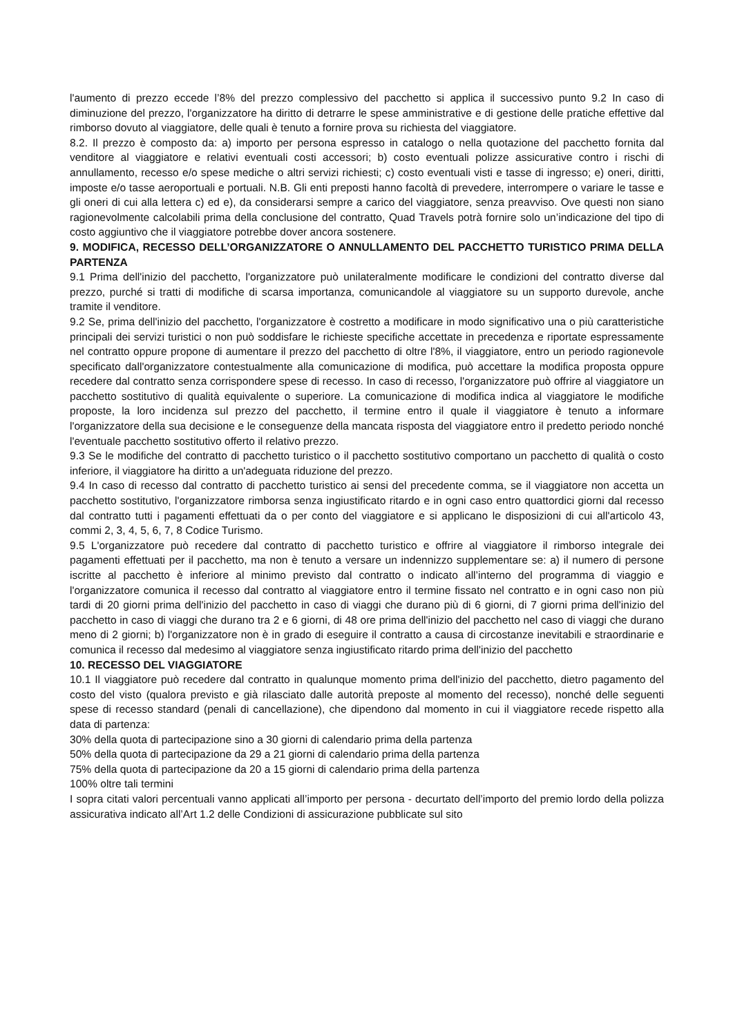l'aumento di prezzo eccede l’8% del prezzo complessivo del pacchetto si applica il successivo punto 9.2 In caso di diminuzione del prezzo, l'organizzatore ha diritto di detrarre le spese amministrative e di gestione delle pratiche effettive dal rimborso dovuto al viaggiatore, delle quali è tenuto a fornire prova su richiesta del viaggiatore.
8.2. Il prezzo è composto da: a) importo per persona espresso in catalogo o nella quotazione del pacchetto fornita dal venditore al viaggiatore e relativi eventuali costi accessori; b) costo eventuali polizze assicurative contro i rischi di annullamento, recesso e/o spese mediche o altri servizi richiesti; c) costo eventuali visti e tasse di ingresso; e) oneri, diritti, imposte e/o tasse aeroportuali e portuali. N.B. Gli enti preposti hanno facoltà di prevedere, interrompere o variare le tasse e gli oneri di cui alla lettera c) ed e), da considerarsi sempre a carico del viaggiatore, senza preavviso. Ove questi non siano ragionevolmente calcolabili prima della conclusione del contratto, Quad Travels potrà fornire solo un’indicazione del tipo di costo aggiuntivo che il viaggiatore potrebbe dover ancora sostenere.
9. MODIFICA, RECESSO DELL’ORGANIZZATORE O ANNULLAMENTO DEL PACCHETTO TURISTICO PRIMA DELLA PARTENZA
9.1 Prima dell'inizio del pacchetto, l'organizzatore può unilateralmente modificare le condizioni del contratto diverse dal prezzo, purché si tratti di modifiche di scarsa importanza, comunicandole al viaggiatore su un supporto durevole, anche tramite il venditore.
9.2 Se, prima dell'inizio del pacchetto, l'organizzatore è costretto a modificare in modo significativo una o più caratteristiche principali dei servizi turistici o non può soddisfare le richieste specifiche accettate in precedenza e riportate espressamente nel contratto oppure propone di aumentare il prezzo del pacchetto di oltre l'8%, il viaggiatore, entro un periodo ragionevole specificato dall'organizzatore contestualmente alla comunicazione di modifica, può accettare la modifica proposta oppure recedere dal contratto senza corrispondere spese di recesso. In caso di recesso, l'organizzatore può offrire al viaggiatore un pacchetto sostitutivo di qualità equivalente o superiore. La comunicazione di modifica indica al viaggiatore le modifiche proposte, la loro incidenza sul prezzo del pacchetto, il termine entro il quale il viaggiatore è tenuto a informare l'organizzatore della sua decisione e le conseguenze della mancata risposta del viaggiatore entro il predetto periodo nonché l'eventuale pacchetto sostitutivo offerto il relativo prezzo.
9.3 Se le modifiche del contratto di pacchetto turistico o il pacchetto sostitutivo comportano un pacchetto di qualità o costo inferiore, il viaggiatore ha diritto a un'adeguata riduzione del prezzo.
9.4 In caso di recesso dal contratto di pacchetto turistico ai sensi del precedente comma, se il viaggiatore non accetta un pacchetto sostitutivo, l'organizzatore rimborsa senza ingiustificato ritardo e in ogni caso entro quattordici giorni dal recesso dal contratto tutti i pagamenti effettuati da o per conto del viaggiatore e si applicano le disposizioni di cui all'articolo 43, commi 2, 3, 4, 5, 6, 7, 8 Codice Turismo.
9.5 L'organizzatore può recedere dal contratto di pacchetto turistico e offrire al viaggiatore il rimborso integrale dei pagamenti effettuati per il pacchetto, ma non è tenuto a versare un indennizzo supplementare se: a) il numero di persone iscritte al pacchetto è inferiore al minimo previsto dal contratto o indicato all’interno del programma di viaggio e l'organizzatore comunica il recesso dal contratto al viaggiatore entro il termine fissato nel contratto e in ogni caso non più tardi di 20 giorni prima dell'inizio del pacchetto in caso di viaggi che durano più di 6 giorni, di 7 giorni prima dell'inizio del pacchetto in caso di viaggi che durano tra 2 e 6 giorni, di 48 ore prima dell'inizio del pacchetto nel caso di viaggi che durano meno di 2 giorni; b) l'organizzatore non è in grado di eseguire il contratto a causa di circostanze inevitabili e straordinarie e comunica il recesso dal medesimo al viaggiatore senza ingiustificato ritardo prima dell'inizio del pacchetto
10. RECESSO DEL VIAGGIATORE
10.1 Il viaggiatore può recedere dal contratto in qualunque momento prima dell'inizio del pacchetto, dietro pagamento del costo del visto (qualora previsto e già rilasciato dalle autorità preposte al momento del recesso), nonché delle seguenti spese di recesso standard (penali di cancellazione), che dipendono dal momento in cui il viaggiatore recede rispetto alla data di partenza:
30% della quota di partecipazione sino a 30 giorni di calendario prima della partenza
50% della quota di partecipazione da 29 a 21 giorni di calendario prima della partenza
75% della quota di partecipazione da 20 a 15 giorni di calendario prima della partenza
100% oltre tali termini
I sopra citati valori percentuali vanno applicati all’importo per persona - decurtato dell’importo del premio lordo della polizza assicurativa indicato all’Art 1.2 delle Condizioni di assicurazione pubblicate sul sito